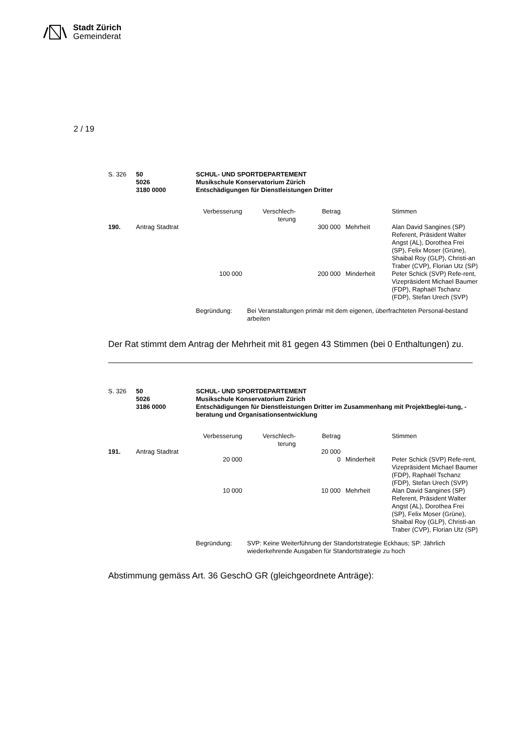Stadt Zürich
Gemeinderat
2 / 19
| S. 326 | 50 5026 3180 0000 | SCHUL- UND SPORTDEPARTEMENT Musikschule Konservatorium Zürich Entschädigungen für Dienstleistungen Dritter |
| | | Verbesserung | Verschlech- terung | Betrag | | Stimmen |
| 190. | Antrag Stadtrat | | | 300 000 | Mehrheit | Alan David Sangines (SP) Referent, Präsident Walter Angst (AL), Dorothea Frei (SP), Felix Moser (Grüne), Shaibal Roy (GLP), Christi-an Traber (CVP), Florian Utz (SP) |
| | | 100 000 | | 200 000 | Minderheit | Peter Schick (SVP) Refe-rent, Vizepräsident Michael Baumer (FDP), Raphaël Tschanz (FDP), Stefan Urech (SVP) |
| Begründung: | Bei Veranstaltungen primär mit dem eigenen, überfrachteten Personal-bestand arbeiten |
Der Rat stimmt dem Antrag der Mehrheit mit 81 gegen 43 Stimmen (bei 0 Enthaltungen) zu.
| S. 326 | 50 5026 3186 0000 | SCHUL- UND SPORTDEPARTEMENT Musikschule Konservatorium Zürich Entschädigungen für Dienstleistungen Dritter im Zusammenhang mit Projektbeglei-tung, -beratung und Organisationsentwicklung |
| | | Verbesserung | Verschlech- terung | Betrag | | Stimmen |
| 191. | Antrag Stadtrat | | | 20 000 | | |
| | | 20 000 | | 0 | Minderheit | Peter Schick (SVP) Refe-rent, Vizepräsident Michael Baumer (FDP), Raphaël Tschanz (FDP), Stefan Urech (SVP) |
| | | 10 000 | | 10 000 | Mehrheit | Alan David Sangines (SP) Referent, Präsident Walter Angst (AL), Dorothea Frei (SP), Felix Moser (Grüne), Shaibal Roy (GLP), Christi-an Traber (CVP), Florian Utz (SP) |
| Begründung: | SVP: Keine Weiterführung der Standortstrategie Eckhaus; SP: Jährlich wiederkehrende Ausgaben für Standortstrategie zu hoch |
Abstimmung gemäss Art. 36 GeschO GR (gleichgeordnete Anträge):